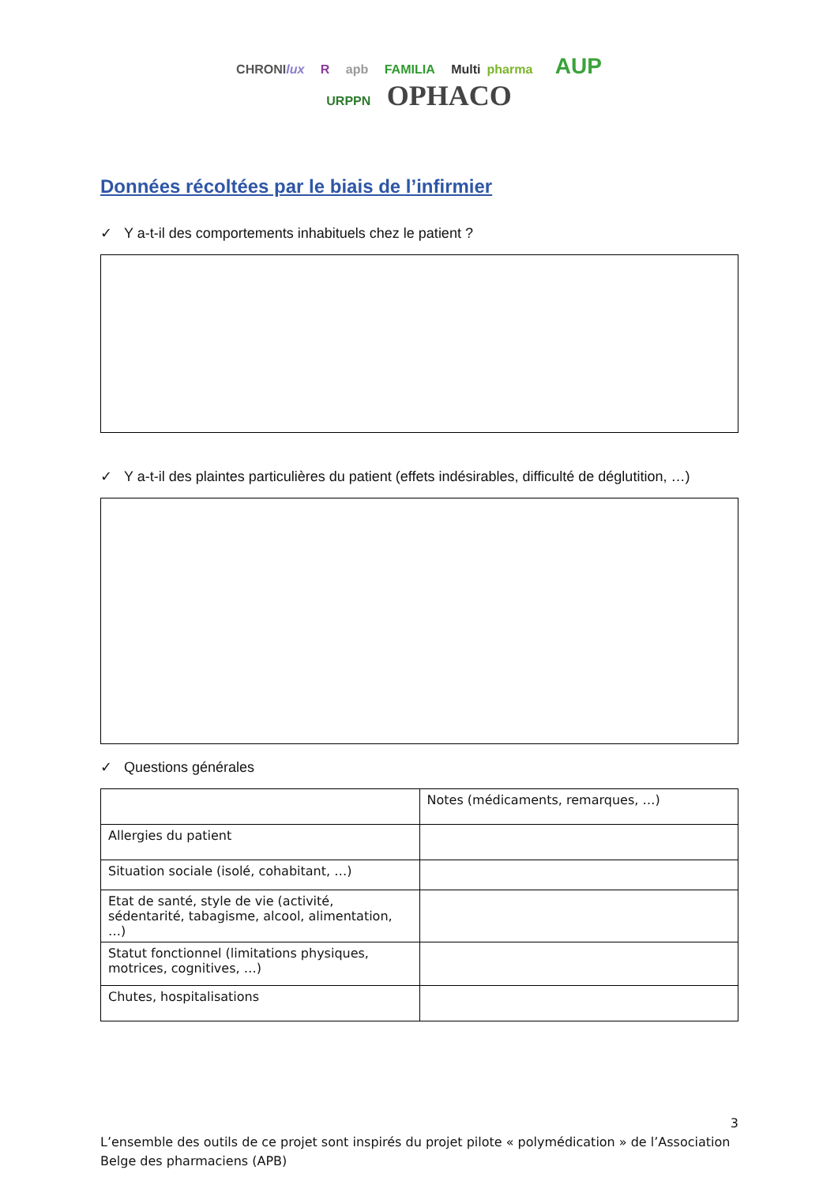CHRONIlux R apb FAMILIA Multi pharma AUP
URPPN OPHACO
Données récoltées par le biais de l’infirmier
✓ Y a-t-il des comportements inhabituels chez le patient ?
✓ Y a-t-il des plaintes particulières du patient (effets indésirables, difficulté de déglutition, …)
✓ Questions générales
| | Notes (médicaments, remarques, …) |
| Allergies du patient | |
| Situation sociale (isolé, cohabitant, …) | |
| Etat de santé, style de vie (activité, sédentarité, tabagisme, alcool, alimentation, …) | |
| Statut fonctionnel (limitations physiques, motrices, cognitives, …) | |
| Chutes, hospitalisations | |
3
L’ensemble des outils de ce projet sont inspirés du projet pilote « polymédication » de l’Association Belge des pharmaciens (APB)